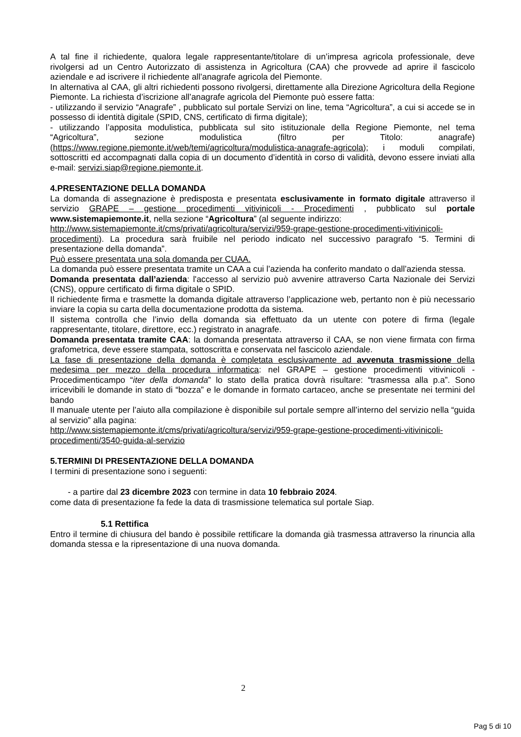A tal fine il richiedente, qualora legale rappresentante/titolare di un’impresa agricola professionale, deve rivolgersi ad un Centro Autorizzato di assistenza in Agricoltura (CAA) che provvede ad aprire il fascicolo aziendale e ad iscrivere il richiedente all’anagrafe agricola del Piemonte.
In alternativa al CAA, gli altri richiedenti possono rivolgersi, direttamente alla Direzione Agricoltura della Regione Piemonte. La richiesta d’iscrizione all’anagrafe agricola del Piemonte può essere fatta:
- utilizzando il servizio “Anagrafe” , pubblicato sul portale Servizi on line, tema “Agricoltura”, a cui si accede se in possesso di identità digitale (SPID, CNS, certificato di firma digitale);
- utilizzando l’apposita modulistica, pubblicata sul sito istituzionale della Regione Piemonte, nel tema “Agricoltura”, sezione modulistica (filtro per Titolo: anagrafe) (https://www.regione.piemonte.it/web/temi/agricoltura/modulistica-anagrafe-agricola); i moduli compilati, sottoscritti ed accompagnati dalla copia di un documento d’identità in corso di validità, devono essere inviati alla e-mail: servizi.siap@regione.piemonte.it.
4.PRESENTAZIONE DELLA DOMANDA
La domanda di assegnazione è predisposta e presentata esclusivamente in formato digitale attraverso il servizio GRAPE – gestione procedimenti vitivinicoli - Procedimenti , pubblicato sul portale www.sistemapiemonte.it, nella sezione “Agricoltura” (al seguente indirizzo:
http://www.sistemapiemonte.it/cms/privati/agricoltura/servizi/959-grape-gestione-procedimenti-vitivinicoli-procedimenti). La procedura sarà fruibile nel periodo indicato nel successivo paragrafo “5. Termini di presentazione della domanda”.
Può essere presentata una sola domanda per CUAA.
La domanda può essere presentata tramite un CAA a cui l’azienda ha conferito mandato o dall’azienda stessa.
Domanda presentata dall’azienda: l'accesso al servizio può avvenire attraverso Carta Nazionale dei Servizi (CNS), oppure certificato di firma digitale o SPID.
Il richiedente firma e trasmette la domanda digitale attraverso l’applicazione web, pertanto non è più necessario inviare la copia su carta della documentazione prodotta da sistema.
Il sistema controlla che l’invio della domanda sia effettuato da un utente con potere di firma (legale rappresentante, titolare, direttore, ecc.) registrato in anagrafe.
Domanda presentata tramite CAA: la domanda presentata attraverso il CAA, se non viene firmata con firma grafometrica, deve essere stampata, sottoscritta e conservata nel fascicolo aziendale.
La fase di presentazione della domanda è completata esclusivamente ad avvenuta trasmissione della medesima per mezzo della procedura informatica: nel GRAPE – gestione procedimenti vitivinicoli - Procedimenticampo “iter della domanda” lo stato della pratica dovrà risultare: “trasmessa alla p.a”. Sono irricevibili le domande in stato di “bozza” e le domande in formato cartaceo, anche se presentate nei termini del bando
Il manuale utente per l’aiuto alla compilazione è disponibile sul portale sempre all’interno del servizio nella “guida al servizio” alla pagina:
http://www.sistemapiemonte.it/cms/privati/agricoltura/servizi/959-grape-gestione-procedimenti-vitivinicoli-procedimenti/3540-guida-al-servizio
5.TERMINI DI PRESENTAZIONE DELLA DOMANDA
I termini di presentazione sono i seguenti:
- a partire dal 23 dicembre 2023 con termine in data 10 febbraio 2024.
come data di presentazione fa fede la data di trasmissione telematica sul portale Siap.
5.1 Rettifica
Entro il termine di chiusura del bando è possibile rettificare la domanda già trasmessa attraverso la rinuncia alla domanda stessa e la ripresentazione di una nuova domanda.
2
Pag 5 di 10